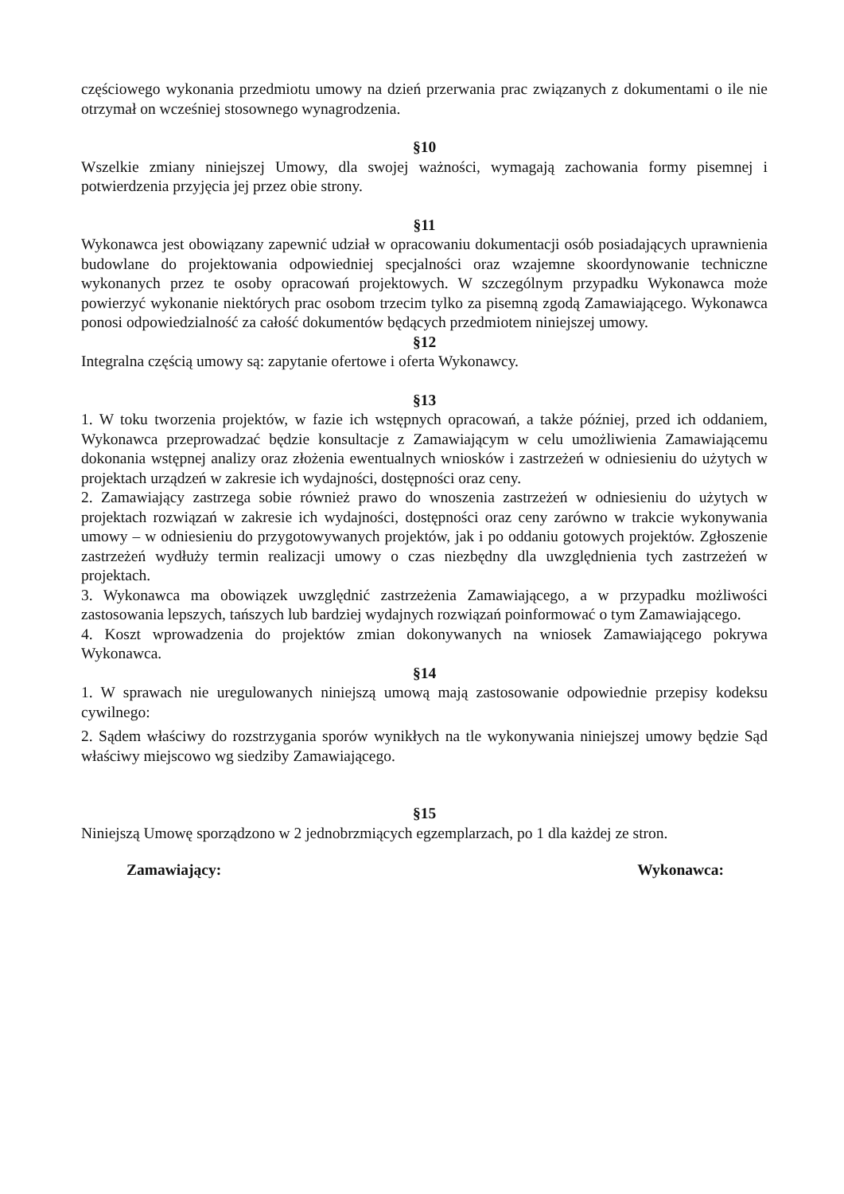częściowego wykonania przedmiotu umowy na dzień przerwania prac związanych z dokumentami o ile nie otrzymał on wcześniej stosownego wynagrodzenia.
§10
Wszelkie zmiany niniejszej Umowy, dla swojej ważności, wymagają zachowania formy pisemnej i potwierdzenia przyjęcia jej przez obie strony.
§11
Wykonawca jest obowiązany zapewnić udział w opracowaniu dokumentacji osób posiadających uprawnienia budowlane do projektowania odpowiedniej specjalności oraz wzajemne skoordynowanie techniczne wykonanych przez te osoby opracowań projektowych. W szczególnym przypadku Wykonawca może powierzyć wykonanie niektórych prac osobom trzecim tylko za pisemną zgodą Zamawiającego. Wykonawca ponosi odpowiedzialność za całość dokumentów będących przedmiotem niniejszej umowy.
§12
Integralna częścią umowy są: zapytanie ofertowe i oferta Wykonawcy.
§13
1. W toku tworzenia projektów, w fazie ich wstępnych opracowań, a także później, przed ich oddaniem, Wykonawca przeprowadzać będzie konsultacje z Zamawiającym w celu umożliwienia Zamawiającemu dokonania wstępnej analizy oraz złożenia ewentualnych wniosków i zastrzeżeń w odniesieniu do użytych w projektach urządzeń w zakresie ich wydajności, dostępności oraz ceny.
2. Zamawiający zastrzega sobie również prawo do wnoszenia zastrzeżeń w odniesieniu do użytych w projektach rozwiązań w zakresie ich wydajności, dostępności oraz ceny zarówno w trakcie wykonywania umowy – w odniesieniu do przygotowywanych projektów, jak i po oddaniu gotowych projektów. Zgłoszenie zastrzeżeń wydłuży termin realizacji umowy o czas niezbędny dla uwzględnienia tych zastrzeżeń w projektach.
3. Wykonawca ma obowiązek uwzględnić zastrzeżenia Zamawiającego, a w przypadku możliwości zastosowania lepszych, tańszych lub bardziej wydajnych rozwiązań poinformować o tym Zamawiającego.
4. Koszt wprowadzenia do projektów zmian dokonywanych na wniosek Zamawiającego pokrywa Wykonawca.
§14
1. W sprawach nie uregulowanych niniejszą umową mają zastosowanie odpowiednie przepisy kodeksu cywilnego:
2. Sądem właściwy do rozstrzygania sporów wynikłych na tle wykonywania niniejszej umowy będzie Sąd właściwy miejscowo wg siedziby Zamawiającego.
§15
Niniejszą Umowę sporządzono w 2 jednobrzmiących egzemplarzach, po 1 dla każdej ze stron.
Zamawiający: Wykonawca: